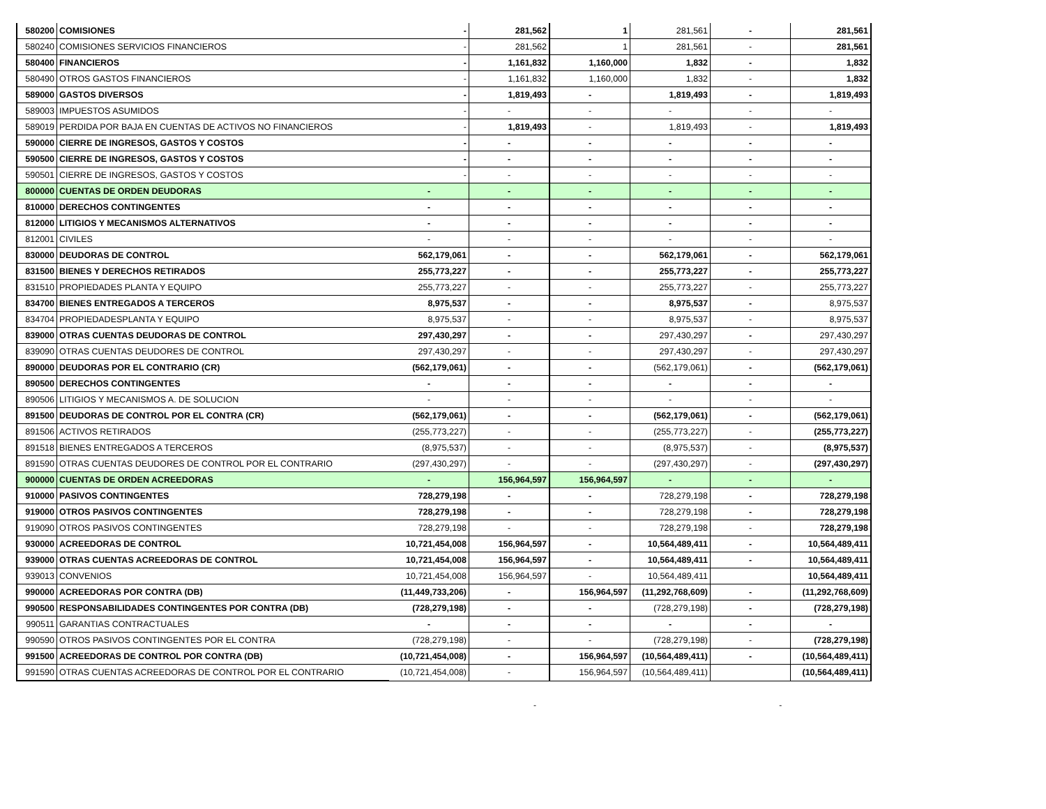| 580200 | COMISIONES | - | 281,562 | 1 | 281,561 | - | 281,561 |
| 580240 | COMISIONES SERVICIOS FINANCIEROS | - | 281,562 | 1 | 281,561 | - | 281,561 |
| 580400 | FINANCIEROS | - | 1,161,832 | 1,160,000 | 1,832 | - | 1,832 |
| 580490 | OTROS GASTOS FINANCIEROS | - | 1,161,832 | 1,160,000 | 1,832 | - | 1,832 |
| 589000 | GASTOS DIVERSOS | - | 1,819,493 | - | 1,819,493 | - | 1,819,493 |
| 589003 | IMPUESTOS ASUMIDOS | - | - | - | - | - | - |
| 589019 | PERDIDA POR BAJA EN CUENTAS DE ACTIVOS NO FINANCIEROS | - | 1,819,493 | - | 1,819,493 | - | 1,819,493 |
| 590000 | CIERRE DE INGRESOS, GASTOS Y COSTOS | - | - | - | - | - | - |
| 590500 | CIERRE DE INGRESOS, GASTOS Y COSTOS | - | - | - | - | - | - |
| 590501 | CIERRE DE INGRESOS, GASTOS Y COSTOS | - | - | - | - | - | - |
| 800000 | CUENTAS DE ORDEN DEUDORAS | - | - | - | - | - | - |
| 810000 | DERECHOS CONTINGENTES | - | - | - | - | - | - |
| 812000 | LITIGIOS Y MECANISMOS ALTERNATIVOS | - | - | - | - | - | - |
| 812001 | CIVILES | - | - | - | - | - | - |
| 830000 | DEUDORAS DE CONTROL | 562,179,061 | - | - | 562,179,061 | - | 562,179,061 |
| 831500 | BIENES Y DERECHOS RETIRADOS | 255,773,227 | - | - | 255,773,227 | - | 255,773,227 |
| 831510 | PROPIEDADES PLANTA Y EQUIPO | 255,773,227 | - | - | 255,773,227 | - | 255,773,227 |
| 834700 | BIENES ENTREGADOS A TERCEROS | 8,975,537 | - | - | 8,975,537 | - | 8,975,537 |
| 834704 | PROPIEDADESPLANTA Y EQUIPO | 8,975,537 | - | - | 8,975,537 | - | 8,975,537 |
| 839000 | OTRAS CUENTAS DEUDORAS DE CONTROL | 297,430,297 | - | - | 297,430,297 | - | 297,430,297 |
| 839090 | OTRAS CUENTAS DEUDORES DE CONTROL | 297,430,297 | - | - | 297,430,297 | - | 297,430,297 |
| 890000 | DEUDORAS POR EL CONTRARIO (CR) | (562,179,061) | - | - | (562,179,061) | - | (562,179,061) |
| 890500 | DERECHOS CONTINGENTES | - | - | - | - | - | - |
| 890506 | LITIGIOS Y MECANISMOS A. DE SOLUCION | - | - | - | - | - | - |
| 891500 | DEUDORAS DE CONTROL POR EL CONTRA (CR) | (562,179,061) | - | - | (562,179,061) | - | (562,179,061) |
| 891506 | ACTIVOS RETIRADOS | (255,773,227) | - | - | (255,773,227) | - | (255,773,227) |
| 891518 | BIENES ENTREGADOS A TERCEROS | (8,975,537) | - | - | (8,975,537) | - | (8,975,537) |
| 891590 | OTRAS CUENTAS DEUDORES DE CONTROL POR EL CONTRARIO | (297,430,297) | - | - | (297,430,297) | - | (297,430,297) |
| 900000 | CUENTAS DE ORDEN ACREEDORAS | - | 156,964,597 | 156,964,597 | - | - | - |
| 910000 | PASIVOS CONTINGENTES | 728,279,198 | - | - | 728,279,198 | - | 728,279,198 |
| 919000 | OTROS PASIVOS CONTINGENTES | 728,279,198 | - | - | 728,279,198 | - | 728,279,198 |
| 919090 | OTROS PASIVOS CONTINGENTES | 728,279,198 | - | - | 728,279,198 | - | 728,279,198 |
| 930000 | ACREEDORAS DE CONTROL | 10,721,454,008 | 156,964,597 | - | 10,564,489,411 | - | 10,564,489,411 |
| 939000 | OTRAS CUENTAS ACREEDORAS DE CONTROL | 10,721,454,008 | 156,964,597 | - | 10,564,489,411 | - | 10,564,489,411 |
| 939013 | CONVENIOS | 10,721,454,008 | 156,964,597 | - | 10,564,489,411 | | 10,564,489,411 |
| 990000 | ACREEDORAS POR CONTRA (DB) | (11,449,733,206) | - | 156,964,597 | (11,292,768,609) | - | (11,292,768,609) |
| 990500 | RESPONSABILIDADES CONTINGENTES POR CONTRA (DB) | (728,279,198) | - | - | (728,279,198) | - | (728,279,198) |
| 990511 | GARANTIAS CONTRACTUALES | - | - | - | - | - | - |
| 990590 | OTROS PASIVOS CONTINGENTES POR EL CONTRA | (728,279,198) | - | - | (728,279,198) | - | (728,279,198) |
| 991500 | ACREEDORAS DE CONTROL POR CONTRA (DB) | (10,721,454,008) | - | 156,964,597 | (10,564,489,411) | - | (10,564,489,411) |
| 991590 | OTRAS CUENTAS ACREEDORAS DE CONTROL POR EL CONTRARIO | (10,721,454,008) | - | 156,964,597 | (10,564,489,411) | | (10,564,489,411) |
- -